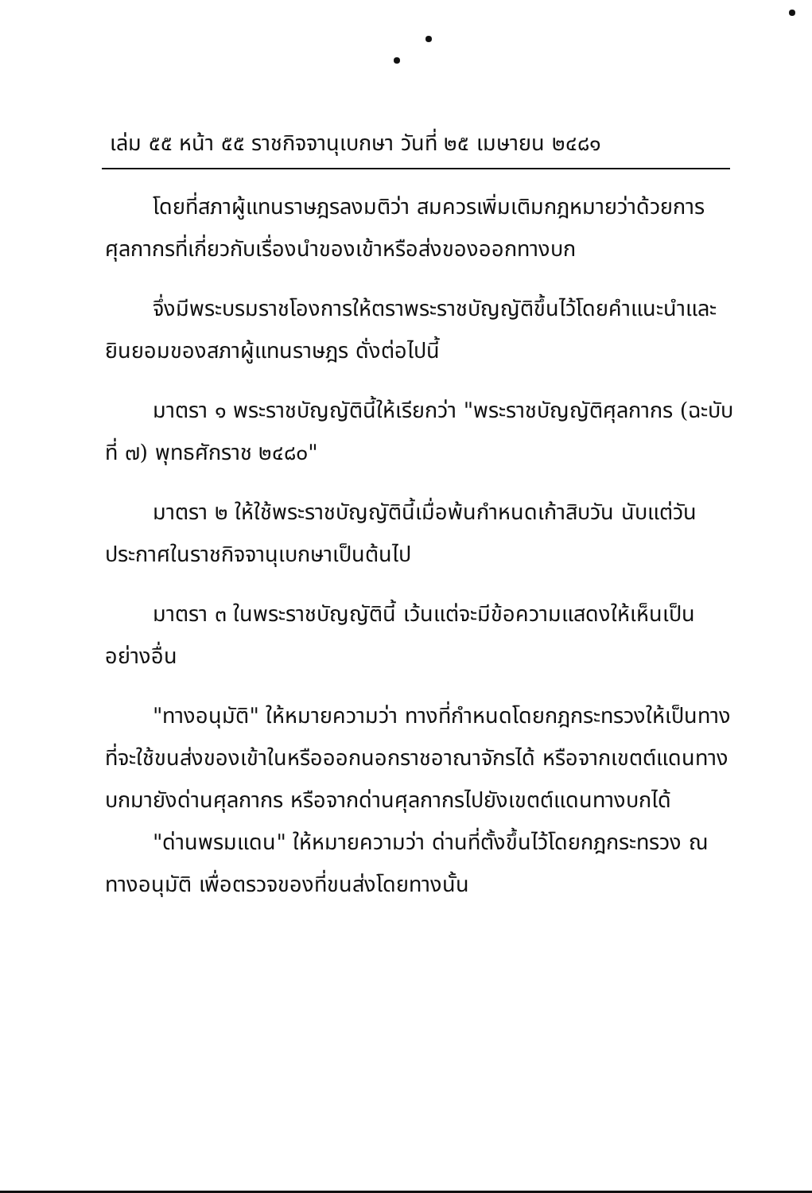เล่ม ๕๕ หน้า ๕๕ ราชกิจจานุเบกษา วันที่ ๒๕ เมษายน ๒๔๘๑
โดยที่สภาผู้แทนราษฎรลงมติว่า สมควรเพิ่มเติมกฎหมายว่าด้วยการศุลกากรที่เกี่ยวกับเรื่องนำของเข้าหรือส่งของออกทางบก
จึ่งมีพระบรมราชโองการให้ตราพระราชบัญญัติขึ้นไว้โดยคำแนะนำและยินยอมของสภาผู้แทนราษฎร ดั่งต่อไปนี้
มาตรา ๑ พระราชบัญญัตินี้ให้เรียกว่า "พระราชบัญญัติศุลกากร (ฉะบับที่ ๗) พุทธศักราช ๒๔๘๐"
มาตรา ๒ ให้ใช้พระราชบัญญัตินี้เมื่อพ้นกำหนดเก้าสิบวัน นับแต่วันประกาศในราชกิจจานุเบกษาเป็นต้นไป
มาตรา ๓ ในพระราชบัญญัตินี้ เว้นแต่จะมีข้อความแสดงให้เห็นเป็นอย่างอื่น
"ทางอนุมัติ" ให้หมายความว่า ทางที่กำหนดโดยกฎกระทรวงให้เป็นทางที่จะใช้ขนส่งของเข้าในหรือออกนอกราชอาณาจักรได้ หรือจากเขตต์แดนทางบกมายังด่านศุลกากร หรือจากด่านศุลกากรไปยังเขตต์แดนทางบกได้
"ด่านพรมแดน" ให้หมายความว่า ด่านที่ตั้งขึ้นไว้โดยกฎกระทรวง ณ ทางอนุมัติ เพื่อตรวจของที่ขนส่งโดยทางนั้น